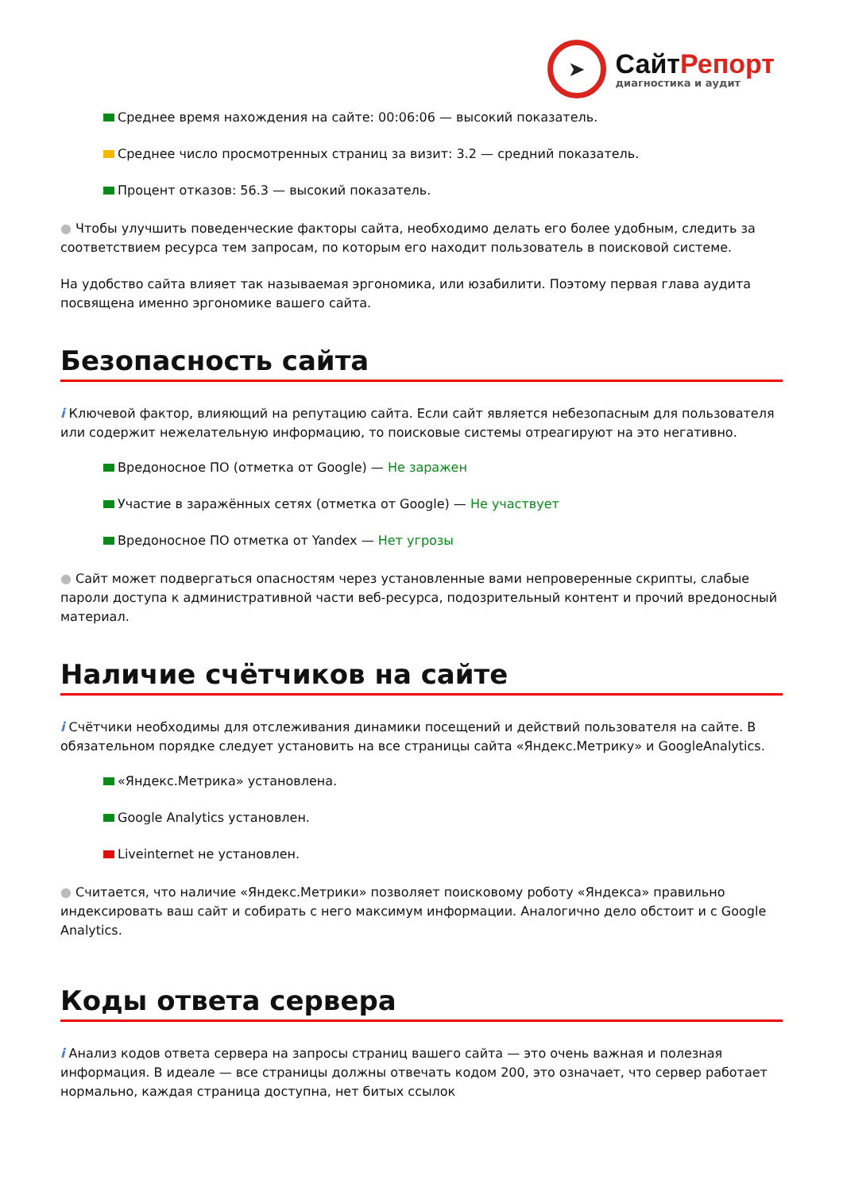➤
СайтРепорт
диагностика и аудит
Среднее время нахождения на сайте: 00:06:06 — высокий показатель.
Среднее число просмотренных страниц за визит: 3.2 — средний показатель.
Процент отказов: 56.3 — высокий показатель.
● Чтобы улучшить поведенческие факторы сайта, необходимо делать его более удобным, следить за соответствием ресурса тем запросам, по которым его находит пользователь в поисковой системе.
На удобство сайта влияет так называемая эргономика, или юзабилити. Поэтому первая глава аудита посвящена именно эргономике вашего сайта.
Безопасность сайта
i Ключевой фактор, влияющий на репутацию сайта. Если сайт является небезопасным для пользователя или содержит нежелательную информацию, то поисковые системы отреагируют на это негативно.
Вредоносное ПО (отметка от Google) — Не заражен
Участие в заражённых сетях (отметка от Google) — Не участвует
Вредоносное ПО отметка от Yandex — Нет угрозы
● Сайт может подвергаться опасностям через установленные вами непроверенные скрипты, слабые пароли доступа к административной части веб-ресурса, подозрительный контент и прочий вредоносный материал.
Наличие счётчиков на сайте
i Счётчики необходимы для отслеживания динамики посещений и действий пользователя на сайте. В обязательном порядке следует установить на все страницы сайта «Яндекс.Метрику» и GoogleAnalytics.
«Яндекс.Метрика» установлена.
Google Analytics установлен.
Liveinternet не установлен.
● Считается, что наличие «Яндекс.Метрики» позволяет поисковому роботу «Яндекса» правильно индексировать ваш сайт и собирать с него максимум информации. Аналогично дело обстоит и с Google Analytics.
Коды ответа сервера
i Анализ кодов ответа сервера на запросы страниц вашего сайта — это очень важная и полезная информация. В идеале — все страницы должны отвечать кодом 200, это означает, что сервер работает нормально, каждая страница доступна, нет битых ссылок